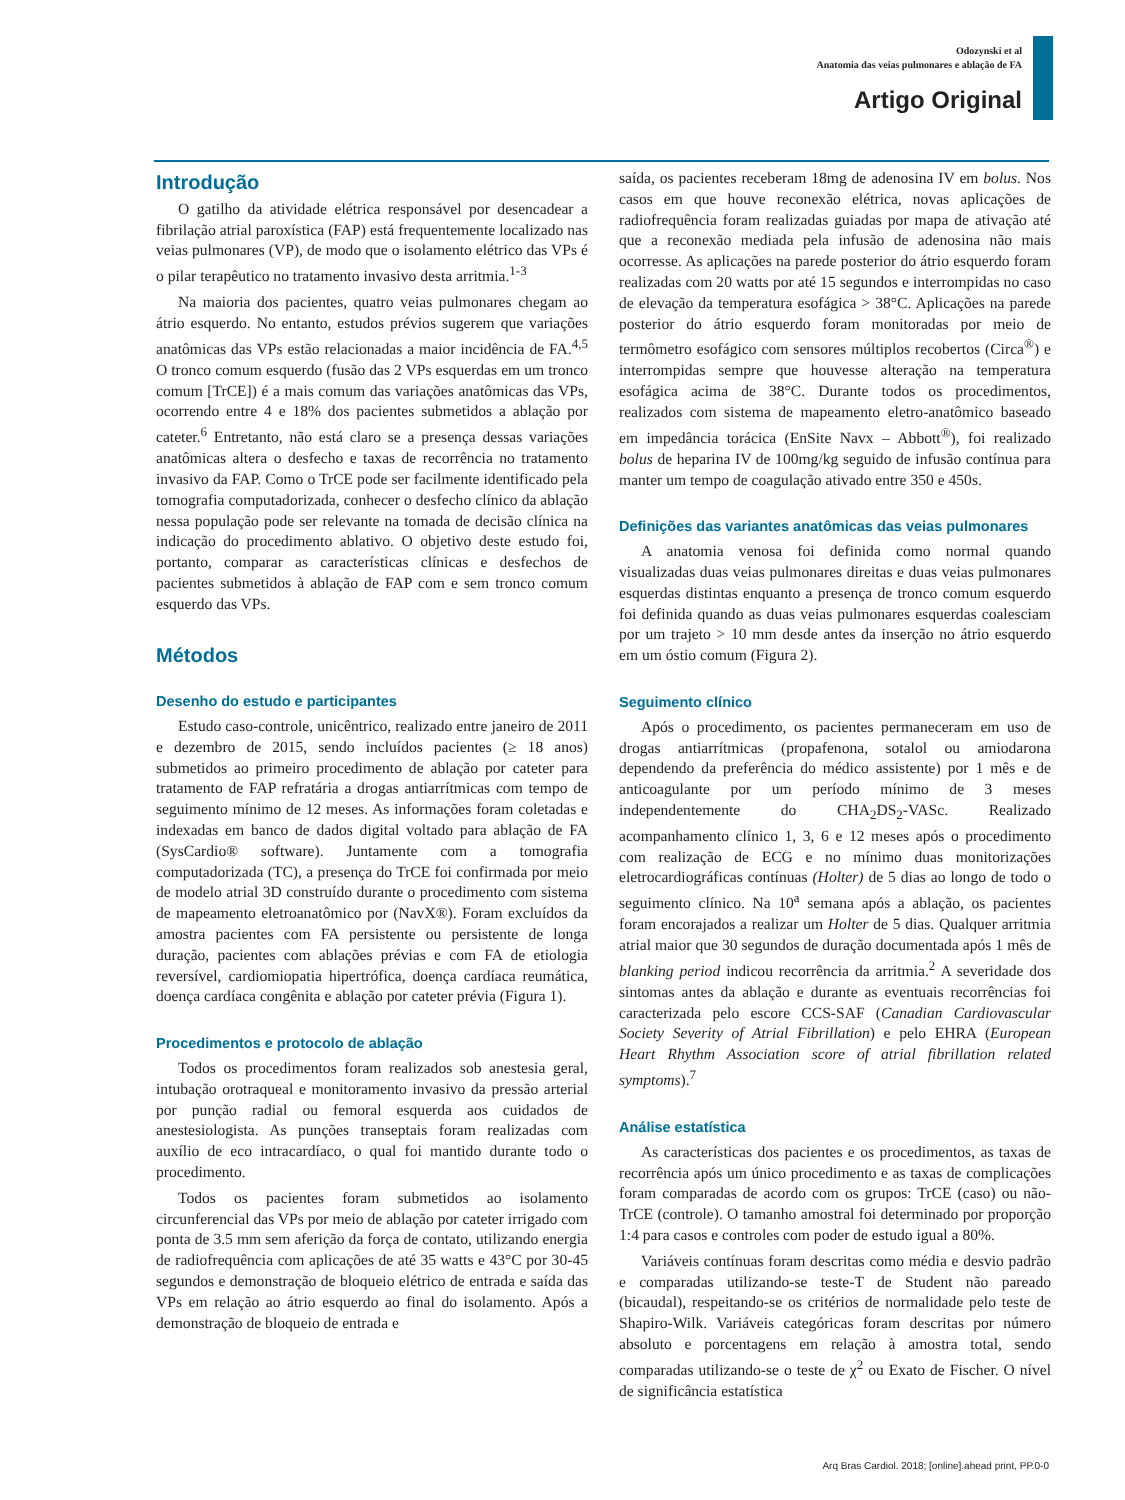Odozynski et al
Anatomia das veias pulmonares e ablação de FA
Artigo Original
Introdução
O gatilho da atividade elétrica responsável por desencadear a fibrilação atrial paroxística (FAP) está frequentemente localizado nas veias pulmonares (VP), de modo que o isolamento elétrico das VPs é o pilar terapêutico no tratamento invasivo desta arritmia.<sup>1-3</sup>
Na maioria dos pacientes, quatro veias pulmonares chegam ao átrio esquerdo. No entanto, estudos prévios sugerem que variações anatômicas das VPs estão relacionadas a maior incidência de FA.<sup>4,5</sup> O tronco comum esquerdo (fusão das 2 VPs esquerdas em um tronco comum [TrCE]) é a mais comum das variações anatômicas das VPs, ocorrendo entre 4 e 18% dos pacientes submetidos a ablação por cateter.<sup>6</sup> Entretanto, não está claro se a presença dessas variações anatômicas altera o desfecho e taxas de recorrência no tratamento invasivo da FAP. Como o TrCE pode ser facilmente identificado pela tomografia computadorizada, conhecer o desfecho clínico da ablação nessa população pode ser relevante na tomada de decisão clínica na indicação do procedimento ablativo. O objetivo deste estudo foi, portanto, comparar as características clínicas e desfechos de pacientes submetidos à ablação de FAP com e sem tronco comum esquerdo das VPs.
Métodos
Desenho do estudo e participantes
Estudo caso-controle, unicêntrico, realizado entre janeiro de 2011 e dezembro de 2015, sendo incluídos pacientes (≥ 18 anos) submetidos ao primeiro procedimento de ablação por cateter para tratamento de FAP refratária a drogas antiarrítmicas com tempo de seguimento mínimo de 12 meses. As informações foram coletadas e indexadas em banco de dados digital voltado para ablação de FA (SysCardio® software). Juntamente com a tomografia computadorizada (TC), a presença do TrCE foi confirmada por meio de modelo atrial 3D construído durante o procedimento com sistema de mapeamento eletroanatômico por (NavX®). Foram excluídos da amostra pacientes com FA persistente ou persistente de longa duração, pacientes com ablações prévias e com FA de etiologia reversível, cardiomiopatia hipertrófica, doença cardíaca reumática, doença cardíaca congênita e ablação por cateter prévia (Figura 1).
Procedimentos e protocolo de ablação
Todos os procedimentos foram realizados sob anestesia geral, intubação orotraqueal e monitoramento invasivo da pressão arterial por punção radial ou femoral esquerda aos cuidados de anestesiologista. As punções transeptais foram realizadas com auxílio de eco intracardíaco, o qual foi mantido durante todo o procedimento.
Todos os pacientes foram submetidos ao isolamento circunferencial das VPs por meio de ablação por cateter irrigado com ponta de 3.5 mm sem aferição da força de contato, utilizando energia de radiofrequência com aplicações de até 35 watts e 43°C por 30-45 segundos e demonstração de bloqueio elétrico de entrada e saída das VPs em relação ao átrio esquerdo ao final do isolamento. Após a demonstração de bloqueio de entrada e
saída, os pacientes receberam 18mg de adenosina IV em bolus. Nos casos em que houve reconexão elétrica, novas aplicações de radiofrequência foram realizadas guiadas por mapa de ativação até que a reconexão mediada pela infusão de adenosina não mais ocorresse. As aplicações na parede posterior do átrio esquerdo foram realizadas com 20 watts por até 15 segundos e interrompidas no caso de elevação da temperatura esofágica > 38°C. Aplicações na parede posterior do átrio esquerdo foram monitoradas por meio de termômetro esofágico com sensores múltiplos recobertos (Circa<sup>®</sup>) e interrompidas sempre que houvesse alteração na temperatura esofágica acima de 38°C. Durante todos os procedimentos, realizados com sistema de mapeamento eletro-anatômico baseado em impedância torácica (EnSite Navx – Abbott<sup>®</sup>), foi realizado bolus de heparina IV de 100mg/kg seguido de infusão contínua para manter um tempo de coagulação ativado entre 350 e 450s.
Definições das variantes anatômicas das veias pulmonares
A anatomia venosa foi definida como normal quando visualizadas duas veias pulmonares direitas e duas veias pulmonares esquerdas distintas enquanto a presença de tronco comum esquerdo foi definida quando as duas veias pulmonares esquerdas coalesciam por um trajeto > 10 mm desde antes da inserção no átrio esquerdo em um óstio comum (Figura 2).
Seguimento clínico
Após o procedimento, os pacientes permaneceram em uso de drogas antiarrítmicas (propafenona, sotalol ou amiodarona dependendo da preferência do médico assistente) por 1 mês e de anticoagulante por um período mínimo de 3 meses independentemente do CHA<sub>2</sub>DS<sub>2</sub>-VASc. Realizado acompanhamento clínico 1, 3, 6 e 12 meses após o procedimento com realização de ECG e no mínimo duas monitorizações eletrocardiográficas contínuas (Holter) de 5 dias ao longo de todo o seguimento clínico. Na 10<sup>a</sup> semana após a ablação, os pacientes foram encorajados a realizar um Holter de 5 dias. Qualquer arritmia atrial maior que 30 segundos de duração documentada após 1 mês de blanking period indicou recorrência da arritmia.<sup>2</sup> A severidade dos sintomas antes da ablação e durante as eventuais recorrências foi caracterizada pelo escore CCS-SAF (Canadian Cardiovascular Society Severity of Atrial Fibrillation) e pelo EHRA (European Heart Rhythm Association score of atrial fibrillation related symptoms).<sup>7</sup>
Análise estatística
As características dos pacientes e os procedimentos, as taxas de recorrência após um único procedimento e as taxas de complicações foram comparadas de acordo com os grupos: TrCE (caso) ou não-TrCE (controle). O tamanho amostral foi determinado por proporção 1:4 para casos e controles com poder de estudo igual a 80%.
Variáveis contínuas foram descritas como média e desvio padrão e comparadas utilizando-se teste-T de Student não pareado (bicaudal), respeitando-se os critérios de normalidade pelo teste de Shapiro-Wilk. Variáveis categóricas foram descritas por número absoluto e porcentagens em relação à amostra total, sendo comparadas utilizando-se o teste de χ<sup>2</sup> ou Exato de Fischer. O nível de significância estatística
Arq Bras Cardiol. 2018; [online].ahead print, PP.0-0